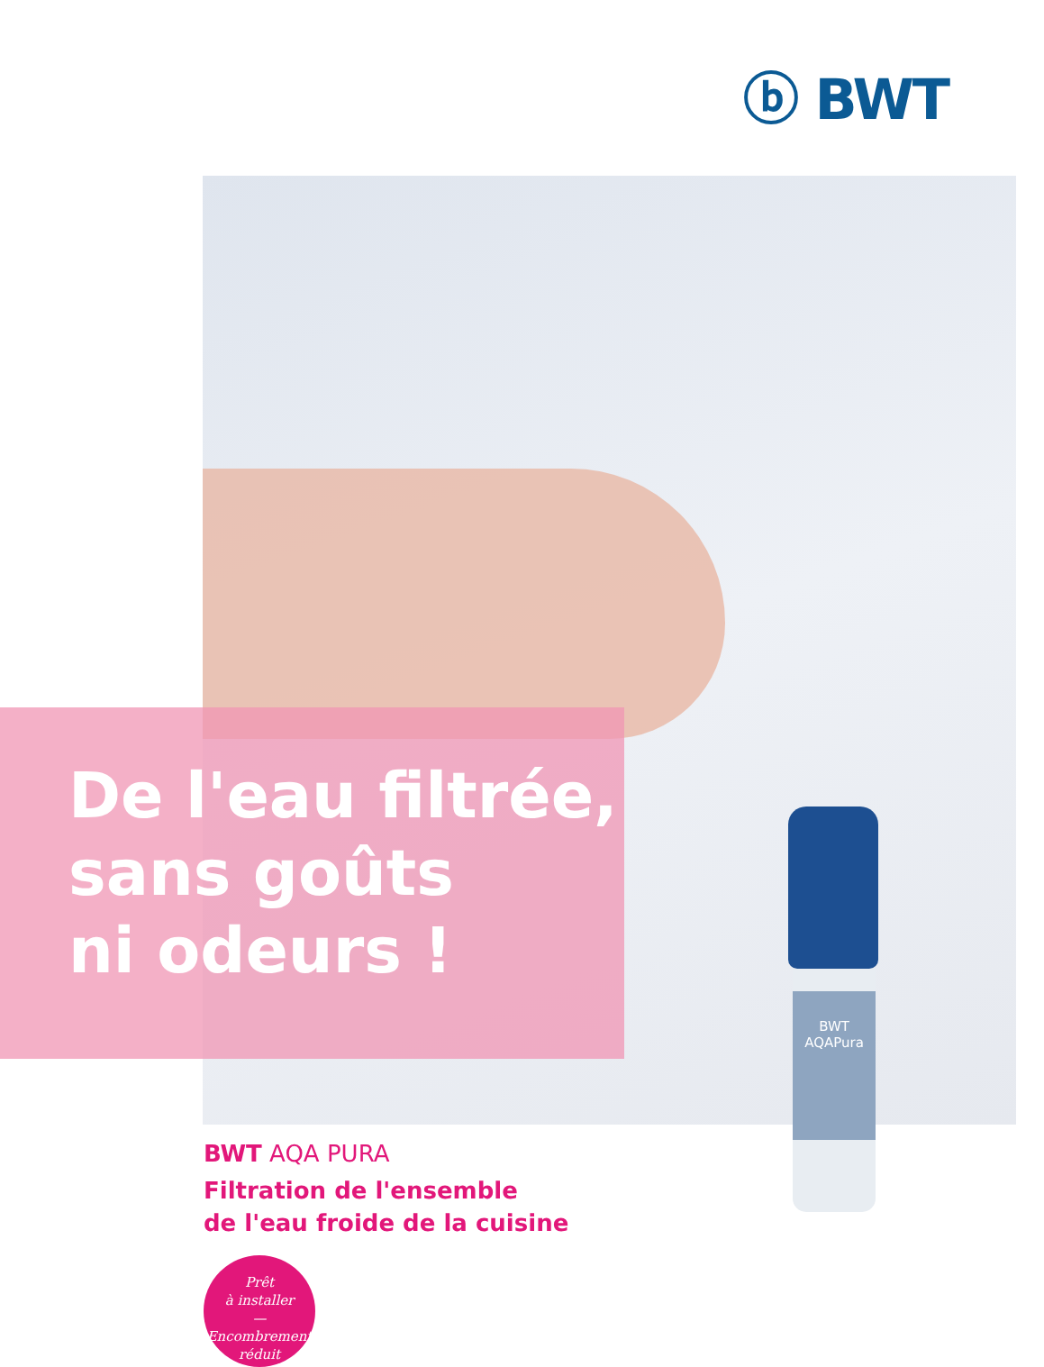ⓑ BWT
De l'eau filtrée,
sans goûts
ni odeurs !
BWT
AQAPura
BWT AQA PURA
Filtration de l'ensemble
de l'eau froide de la cuisine
Prêt
à installer
—
Encombrement
réduit